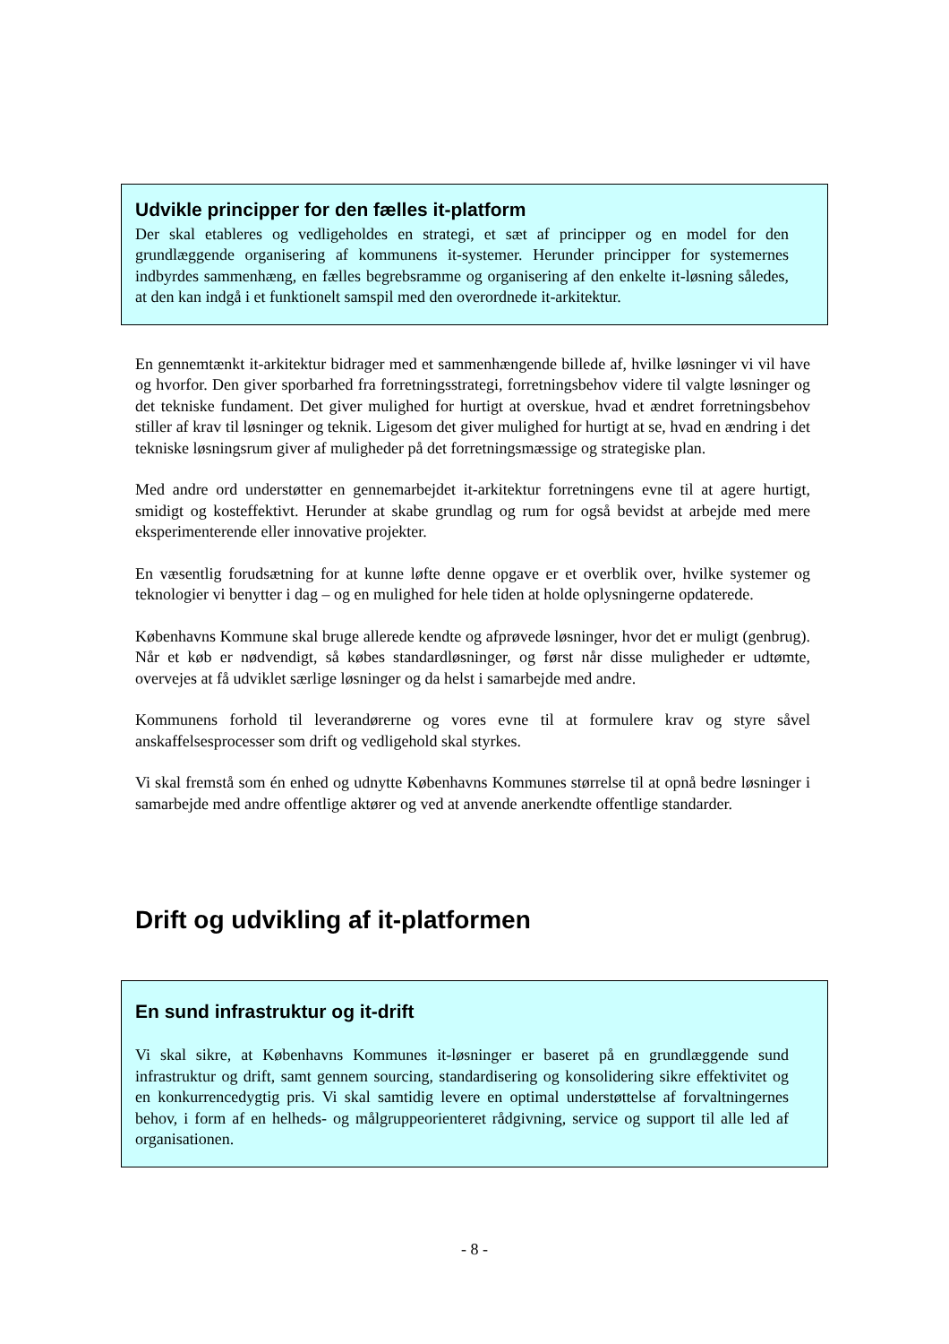Udvikle principper for den fælles it-platform
Der skal etableres og vedligeholdes en strategi, et sæt af principper og en model for den grundlæggende organisering af kommunens it-systemer. Herunder principper for systemernes indbyrdes sammenhæng, en fælles begrebsramme og organisering af den enkelte it-løsning således, at den kan indgå i et funktionelt samspil med den overordnede it-arkitektur.
En gennemtænkt it-arkitektur bidrager med et sammenhængende billede af, hvilke løsninger vi vil have og hvorfor. Den giver sporbarhed fra forretningsstrategi, forretningsbehov videre til valgte løsninger og det tekniske fundament. Det giver mulighed for hurtigt at overskue, hvad et ændret forretningsbehov stiller af krav til løsninger og teknik. Ligesom det giver mulighed for hurtigt at se, hvad en ændring i det tekniske løsningsrum giver af muligheder på det forretningsmæssige og strategiske plan.
Med andre ord understøtter en gennemarbejdet it-arkitektur forretningens evne til at agere hurtigt, smidigt og kosteffektivt. Herunder at skabe grundlag og rum for også bevidst at arbejde med mere eksperimenterende eller innovative projekter.
En væsentlig forudsætning for at kunne løfte denne opgave er et overblik over, hvilke systemer og teknologier vi benytter i dag – og en mulighed for hele tiden at holde oplysningerne opdaterede.
Københavns Kommune skal bruge allerede kendte og afprøvede løsninger, hvor det er muligt (genbrug). Når et køb er nødvendigt, så købes standardløsninger, og først når disse muligheder er udtømte, overvejes at få udviklet særlige løsninger og da helst i samarbejde med andre.
Kommunens forhold til leverandørerne og vores evne til at formulere krav og styre såvel anskaffelsesprocesser som drift og vedligehold skal styrkes.
Vi skal fremstå som én enhed og udnytte Københavns Kommunes størrelse til at opnå bedre løsninger i samarbejde med andre offentlige aktører og ved at anvende anerkendte offentlige standarder.
Drift og udvikling af it-platformen
En sund infrastruktur og it-drift
Vi skal sikre, at Københavns Kommunes it-løsninger er baseret på en grundlæggende sund infrastruktur og drift, samt gennem sourcing, standardisering og konsolidering sikre effektivitet og en konkurrencedygtig pris. Vi skal samtidig levere en optimal understøttelse af forvaltningernes behov, i form af en helheds- og målgruppeorienteret rådgivning, service og support til alle led af organisationen.
- 8 -